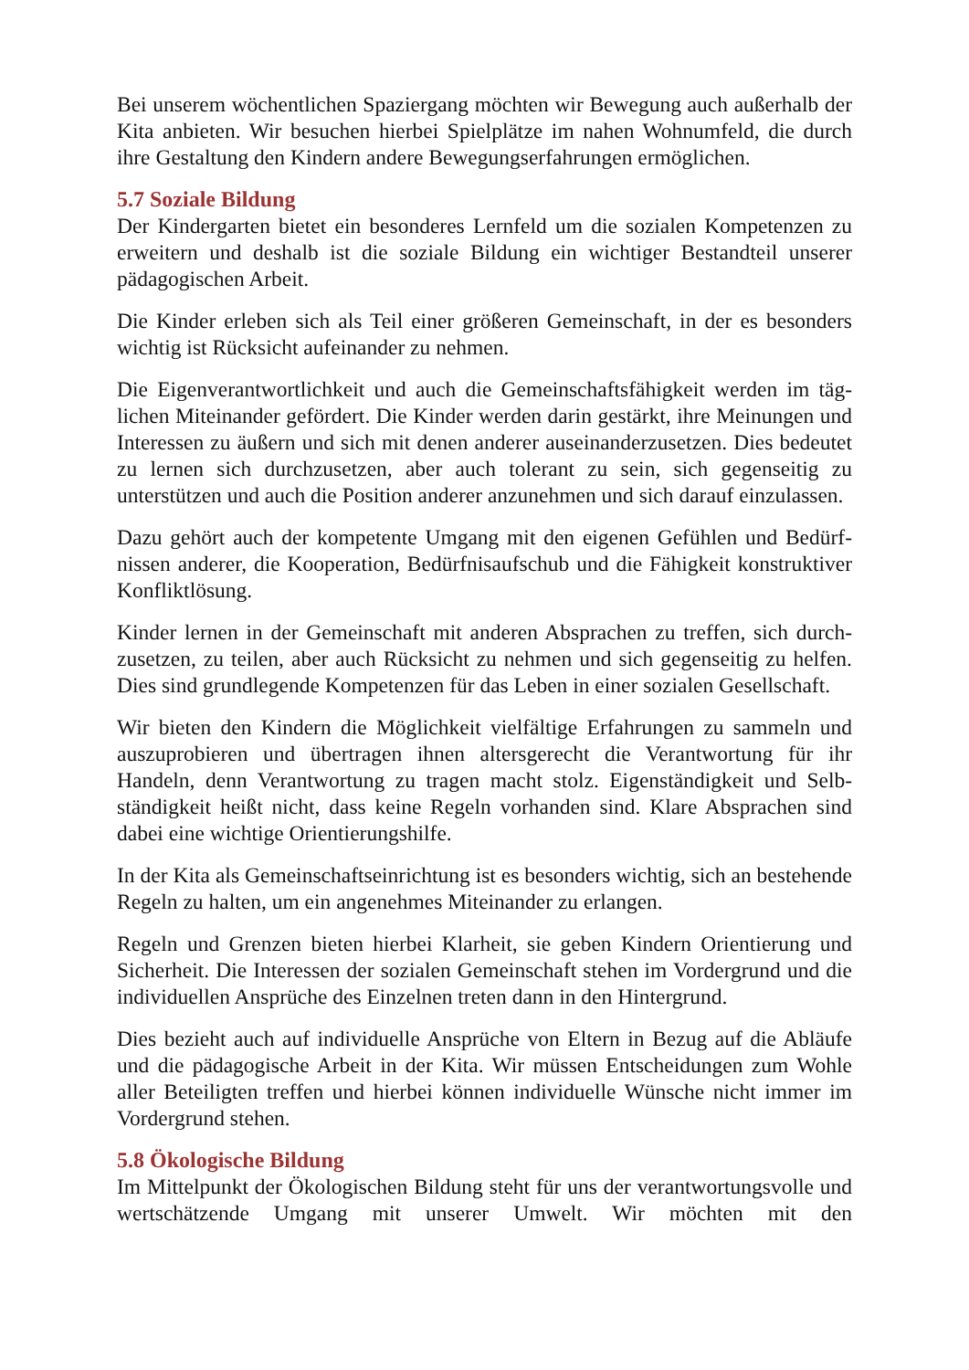Bei unserem wöchentlichen Spaziergang möchten wir Bewegung auch außerhalb der Kita anbieten. Wir besuchen hierbei Spielplätze im nahen Wohnumfeld, die durch ihre Gestaltung den Kindern andere Bewegungserfahrungen ermöglichen.
5.7 Soziale Bildung
Der Kindergarten bietet ein besonderes Lernfeld um die sozialen Kompetenzen zu erweitern und deshalb ist die soziale Bildung ein wichtiger Bestandteil unserer pädagogischen Arbeit.
Die Kinder erleben sich als Teil einer größeren Gemeinschaft, in der es besonders wichtig ist Rücksicht aufeinander zu nehmen.
Die Eigenverantwortlichkeit und auch die Gemeinschaftsfähigkeit werden im täg­lichen Miteinander gefördert. Die Kinder werden darin gestärkt, ihre Meinungen und Interessen zu äußern und sich mit denen anderer auseinanderzusetzen. Dies bedeutet zu lernen sich durchzusetzen, aber auch tolerant zu sein, sich gegenseitig zu unterstützen und auch die Position anderer anzunehmen und sich darauf einzu­lassen.
Dazu gehört auch der kompetente Umgang mit den eigenen Gefühlen und Bedürf­nissen anderer, die Kooperation, Bedürfnisaufschub und die Fähigkeit konstruk­tiver Konfliktlösung.
Kinder lernen in der Gemeinschaft mit anderen Absprachen zu treffen, sich durch­zusetzen, zu teilen, aber auch Rücksicht zu nehmen und sich gegenseitig zu hel­fen. Dies sind grundlegende Kompetenzen für das Leben in einer sozialen Gesellschaft.
Wir bieten den Kindern die Möglichkeit vielfältige Erfahrungen zu sammeln und auszuprobieren und übertragen ihnen altersgerecht die Verantwortung für ihr Handeln, denn Verantwortung zu tragen macht stolz. Eigenständigkeit und Selb­ständigkeit heißt nicht, dass keine Regeln vorhanden sind. Klare Absprachen sind dabei eine wichtige Orientierungshilfe.
In der Kita als Gemeinschaftseinrichtung ist es besonders wichtig, sich an beste­hende Regeln zu halten, um ein angenehmes Miteinander zu erlangen.
Regeln und Grenzen bieten hierbei Klarheit, sie geben Kindern Orientierung und Sicherheit. Die Interessen der sozialen Gemeinschaft stehen im Vordergrund und die individuellen Ansprüche des Einzelnen treten dann in den Hintergrund.
Dies bezieht auch auf individuelle Ansprüche von Eltern in Bezug auf die Abläufe und die pädagogische Arbeit in der Kita. Wir müssen Entscheidungen zum Wohle aller Beteiligten treffen und hierbei können individuelle Wünsche nicht immer im Vordergrund stehen.
5.8 Ökologische Bildung
Im Mittelpunkt der Ökologischen Bildung steht für uns der verantwortungsvolle und wertschätzende Umgang mit unserer Umwelt. Wir möchten mit den